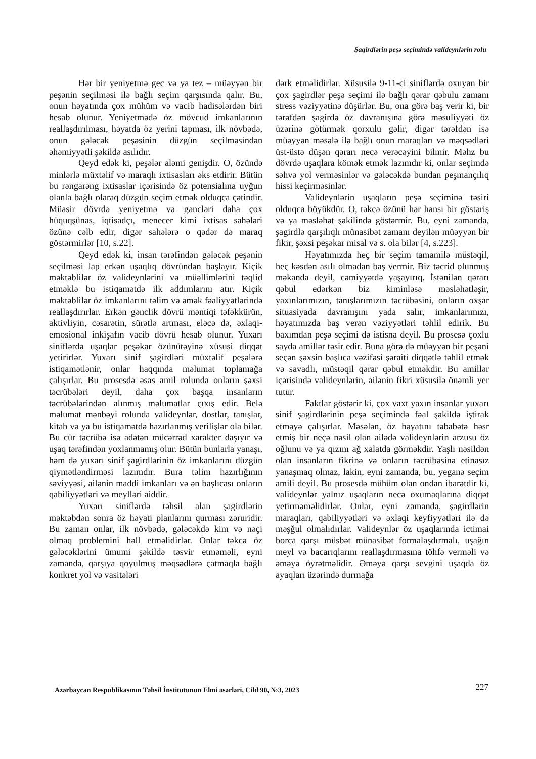Şagirdlərin peşə seçimində valideynlərin rolu
Hər bir yeniyetmə gec və ya tez – müəyyən bir peşənin seçilməsi ilə bağlı seçim qarşısında qalır. Bu, onun həyatında çox mühüm və vacib hadisələrdən biri hesab olunur. Yeniyetmədə öz mövcud imkanlarının reallaşdırılması, həyatda öz yerini tapması, ilk növbədə, onun gələcək peşəsinin düzgün seçilməsindən əhəmiyyətli şəkildə asılıdır.
Qeyd edək ki, peşələr aləmi genişdir. O, özündə minlərlə müxtəlif və maraqlı ixtisasları əks etdirir. Bütün bu rəngarəng ixtisaslar içərisində öz potensialına uyğun olanla bağlı olaraq düzgün seçim etmək olduqca çətindir. Müasir dövrdə yeniyetmə və gəncləri daha çox hüquqşünas, iqtisadçı, menecer kimi ixtisas sahələri özünə cəlb edir, digər sahələrə o qədər də maraq göstərmirlər [10, s.22].
Qeyd edək ki, insan tərəfindən gələcək peşənin seçilməsi lap erkən uşaqlıq dövründən başlayır. Kiçik məktəblilər öz valideynlərini və müəllimlərini təqlid etməklə bu istiqamətdə ilk addımlarını atır. Kiçik məktəblilər öz imkanlarını təlim və əmək fəaliyyətlərində reallaşdırırlar. Erkən gənclik dövrü məntiqi təfəkkürün, aktivliyin, cəsarətin, sürətlə artması, eləcə də, əxlaqi-emosional inkişafın vacib dövrü hesab olunur. Yuxarı siniflərdə uşaqlar peşəkar özünütəyinə xüsusi diqqət yetirirlər. Yuxarı sinif şagirdləri müxtəlif peşələrə istiqamətlənir, onlar haqqında məlumat toplamağa çalışırlar. Bu prosesdə əsas amil rolunda onların şəxsi təcrübələri deyil, daha çox başqa insanların təcrübələrindən alınmış məlumatlar çıxış edir. Belə məlumat mənbəyi rolunda valideynlər, dostlar, tanışlar, kitab və ya bu istiqamətdə hazırlanmış verilişlər ola bilər. Bu cür təcrübə isə adətən mücərrəd xarakter daşıyır və uşaq tərəfindən yoxlanmamış olur. Bütün bunlarla yanaşı, həm də yuxarı sinif şagirdlərinin öz imkanlarını düzgün qiymətləndirməsi lazımdır. Bura təlim hazırlığının səviyyəsi, ailənin maddi imkanları və ən başlıcası onların qabiliyyətləri və meylləri aiddir.
Yuxarı siniflərdə təhsil alan şagirdlərin məktəbdən sonra öz həyati planlarını qurması zəruridir. Bu zaman onlar, ilk növbədə, gələcəkdə kim və nəçi olmaq problemini həll etməlidirlər. Onlar təkcə öz gələcəklərini ümumi şəkildə təsvir etməməli, eyni zamanda, qarşıya qoyulmuş məqsədlərə çatmaqla bağlı konkret yol və vasitələri
dərk etməlidirlər. Xüsusilə 9-11-ci siniflərdə oxuyan bir çox şagirdlər peşə seçimi ilə bağlı qərar qəbulu zamanı stress vəziyyətinə düşürlər. Bu, ona görə baş verir ki, bir tərəfdən şagirdə öz davranışına görə məsuliyyəti öz üzərinə götürmək qorxulu gəlir, digər tərəfdən isə müəyyən məsələ ilə bağlı onun maraqları və məqsədləri üst-üstə düşən qərarı necə verəcəyini bilmir. Məhz bu dövrdə uşaqlara kömək etmək lazımdır ki, onlar seçimdə səhvə yol verməsinlər və gələcəkdə bundan peşmançılıq hissi keçirməsinlər.
Valideynlərin uşaqların peşə seçiminə təsiri olduqca böyükdür. O, təkcə özünü hər hansı bir göstəriş və ya məsləhət şəkilində göstərmir. Bu, eyni zamanda, şagirdlə qarşılıqlı münasibət zamanı deyilən müəyyən bir fikir, şəxsi peşəkar misal və s. ola bilər [4, s.223].
Həyatımızda heç bir seçim tamamilə müstəqil, heç kəsdən asılı olmadan baş vermir. Biz təcrid olunmuş məkanda deyil, cəmiyyətdə yaşayırıq. İstənilən qərarı qəbul edərkən biz kiminləsə məsləhətləşir, yaxınlarımızın, tanışlarımızın təcrübəsini, onların oxşar situasiyada davranışını yada salır, imkanlarımızı, həyatımızda baş verən vəziyyətləri təhlil edirik. Bu baxımdan peşə seçimi də istisna deyil. Bu prosesə çoxlu sayda amillər təsir edir. Buna görə də müəyyən bir peşəni seçən şəxsin başlıca vəzifəsi şəraiti diqqətlə təhlil etmək və savadlı, müstəqil qərar qəbul etməkdir. Bu amillər içərisində valideynlərin, ailənin fikri xüsusilə önəmli yer tutur.
Faktlar göstərir ki, çox vaxt yaxın insanlar yuxarı sinif şagirdlərinin peşə seçimində fəal şəkildə iştirak etməyə çalışırlar. Məsələn, öz həyatını təbabətə həsr etmiş bir neçə nəsil olan ailədə valideynlərin arzusu öz oğlunu və ya qızını ağ xalatda görməkdir. Yaşlı nəsildən olan insanların fikrinə və onların təcrübəsinə etinasız yanaşmaq olmaz, lakin, eyni zamanda, bu, yeganə seçim amili deyil. Bu prosesdə mühüm olan ondan ibarətdir ki, valideynlər yalnız uşaqların necə oxumaqlarına diqqət yetirməməlidirlər. Onlar, eyni zamanda, şagirdlərin maraqları, qabiliyyətləri və əxlaqi keyfiyyətləri ilə də məşğul olmalıdırlar. Valideynlər öz uşaqlarında ictimai borca qarşı müsbət münasibət formalaşdırmalı, uşağın meyl və bacarıqlarını reallaşdırmasına töhfə verməli və əməyə öyrətməlidir. Əməyə qarşı sevgini uşaqda öz ayaqları üzərində durmağa
Azərbaycan Respublikasının Təhsil İnstitutunun Elmi əsərləri, Cild 90, №3, 2023 227